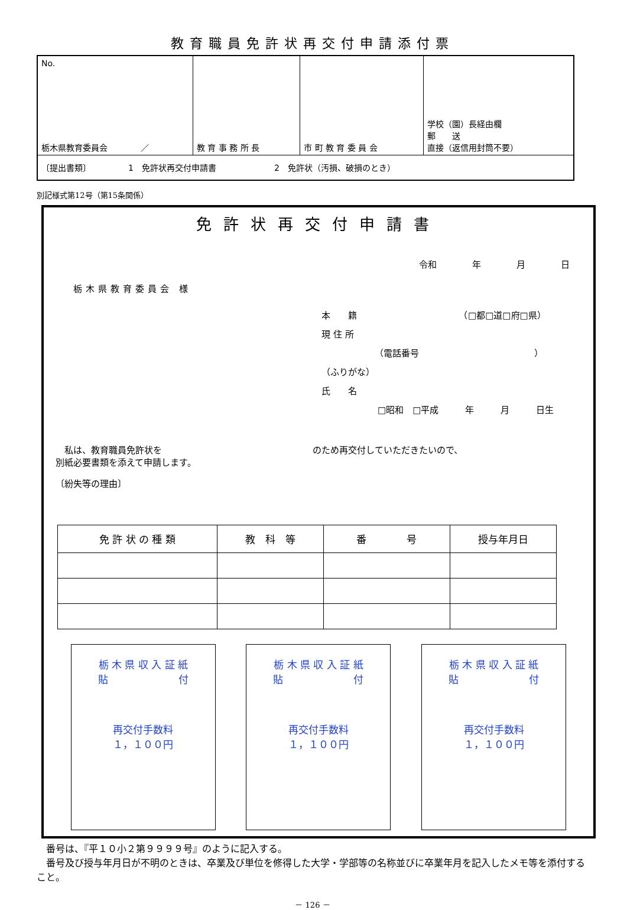教育職員免許状再交付申請添付票
| No. 栃木県教育委員会 ／ | 教 育 事 務 所 長 | 市 町 教 育 委 員 会 | 学校（園）長経由欄 郵 送 直接（返信用封筒不要） |
| 〔提出書類〕 1 免許状再交付申請書 2 免許状（汚損、破損のとき） | | | |
別記様式第12号（第15条関係）
免許状再交付申請書
令和　　　　年　　　　月　　　　日
栃木県教育委員会 様
本　　籍　　　　　　　　　　　　（□都□道□府□県）
現 住 所
（電話番号　　　　　　　　　　　　　）
（ふりがな）
氏　　名
□昭和　□平成　　　年　　　月　　　日生
　私は、教育職員免許状を　　　　　　　　　　　　　　　　　のため再交付していただきたいので、
別紙必要書類を添えて申請します。
〔紛失等の理由〕
| 免 許 状 の 種 類 | 教 科 等 | 番 号 | 授与年月日 |
| --- | --- | --- | --- |
栃 木 県 収 入 証 紙
貼　　　　　　　付
再交付手数料
１，１００円
栃 木 県 収 入 証 紙
貼　　　　　　　付
再交付手数料
１，１００円
栃 木 県 収 入 証 紙
貼　　　　　　　付
再交付手数料
１，１００円
　番号は、『平１０小２第９９９９号』のように記入する。
　番号及び授与年月日が不明のときは、卒業及び単位を修得した大学・学部等の名称並びに卒業年月を記入したメモ等を添付すること。
－ 126 －